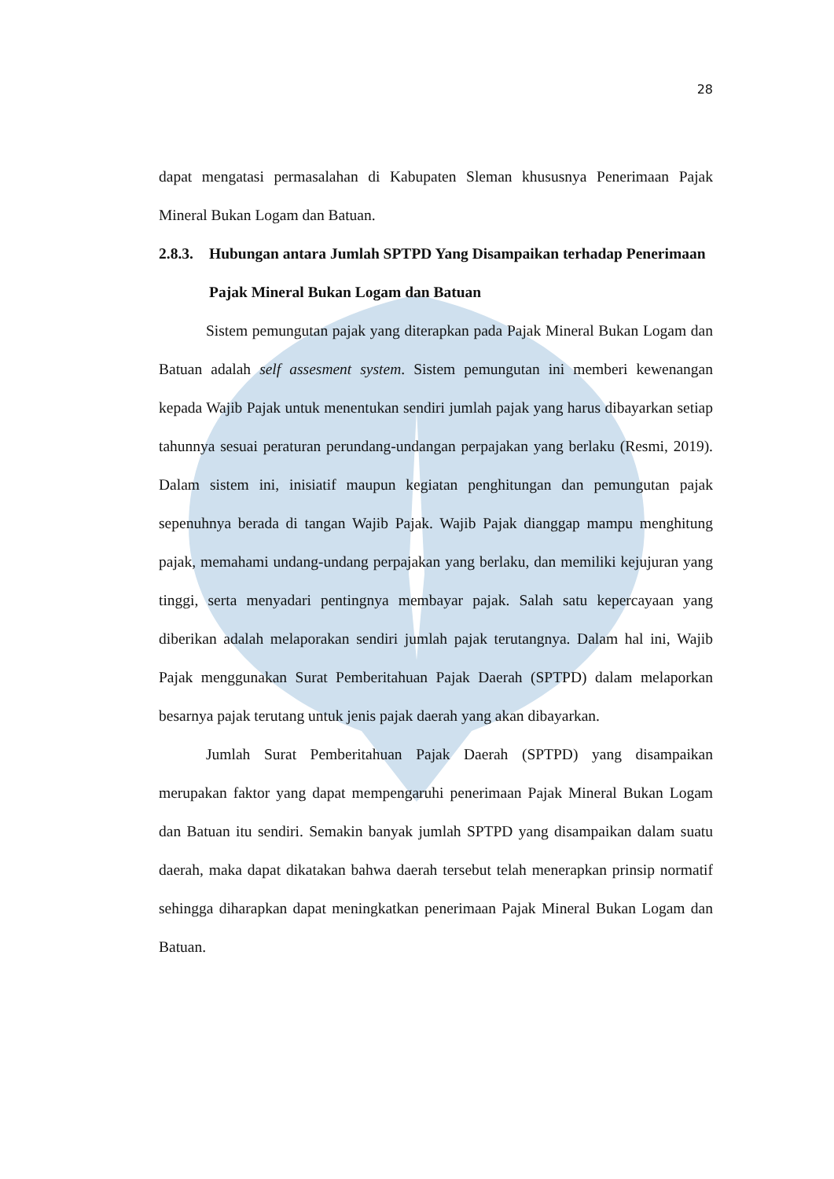28
dapat mengatasi permasalahan di Kabupaten Sleman khususnya Penerimaan Pajak Mineral Bukan Logam dan Batuan.
2.8.3. Hubungan antara Jumlah SPTPD Yang Disampaikan terhadap Penerimaan Pajak Mineral Bukan Logam dan Batuan
Sistem pemungutan pajak yang diterapkan pada Pajak Mineral Bukan Logam dan Batuan adalah self assesment system. Sistem pemungutan ini memberi kewenangan kepada Wajib Pajak untuk menentukan sendiri jumlah pajak yang harus dibayarkan setiap tahunnya sesuai peraturan perundang-undangan perpajakan yang berlaku (Resmi, 2019). Dalam sistem ini, inisiatif maupun kegiatan penghitungan dan pemungutan pajak sepenuhnya berada di tangan Wajib Pajak. Wajib Pajak dianggap mampu menghitung pajak, memahami undang-undang perpajakan yang berlaku, dan memiliki kejujuran yang tinggi, serta menyadari pentingnya membayar pajak. Salah satu kepercayaan yang diberikan adalah melaporakan sendiri jumlah pajak terutangnya. Dalam hal ini, Wajib Pajak menggunakan Surat Pemberitahuan Pajak Daerah (SPTPD) dalam melaporkan besarnya pajak terutang untuk jenis pajak daerah yang akan dibayarkan.
Jumlah Surat Pemberitahuan Pajak Daerah (SPTPD) yang disampaikan merupakan faktor yang dapat mempengaruhi penerimaan Pajak Mineral Bukan Logam dan Batuan itu sendiri. Semakin banyak jumlah SPTPD yang disampaikan dalam suatu daerah, maka dapat dikatakan bahwa daerah tersebut telah menerapkan prinsip normatif sehingga diharapkan dapat meningkatkan penerimaan Pajak Mineral Bukan Logam dan Batuan.